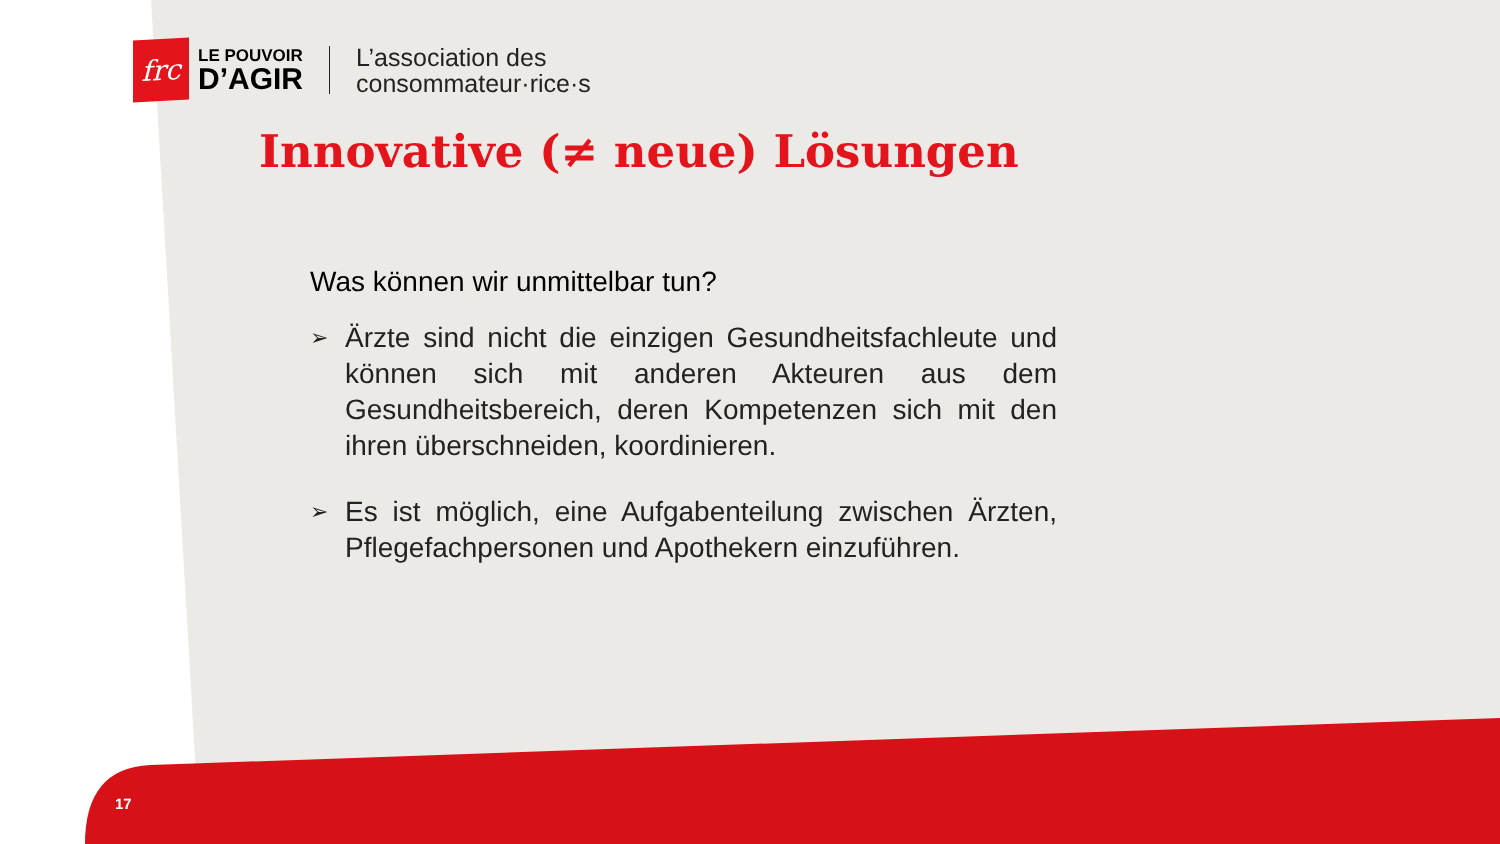frc
LE POUVOIR
D’AGIR
L’association des
consommateur·rice·s
Innovative (≠ neue) Lösungen
Was können wir unmittelbar tun?
➢ Ärzte sind nicht die einzigen Gesundheitsfachleute und können sich mit anderen Akteuren aus dem Gesundheitsbereich, deren Kompetenzen sich mit den ihren überschneiden, koordinieren.
➢ Es ist möglich, eine Aufgabenteilung zwischen Ärzten, Pflegefachpersonen und Apothekern einzuführen.
17